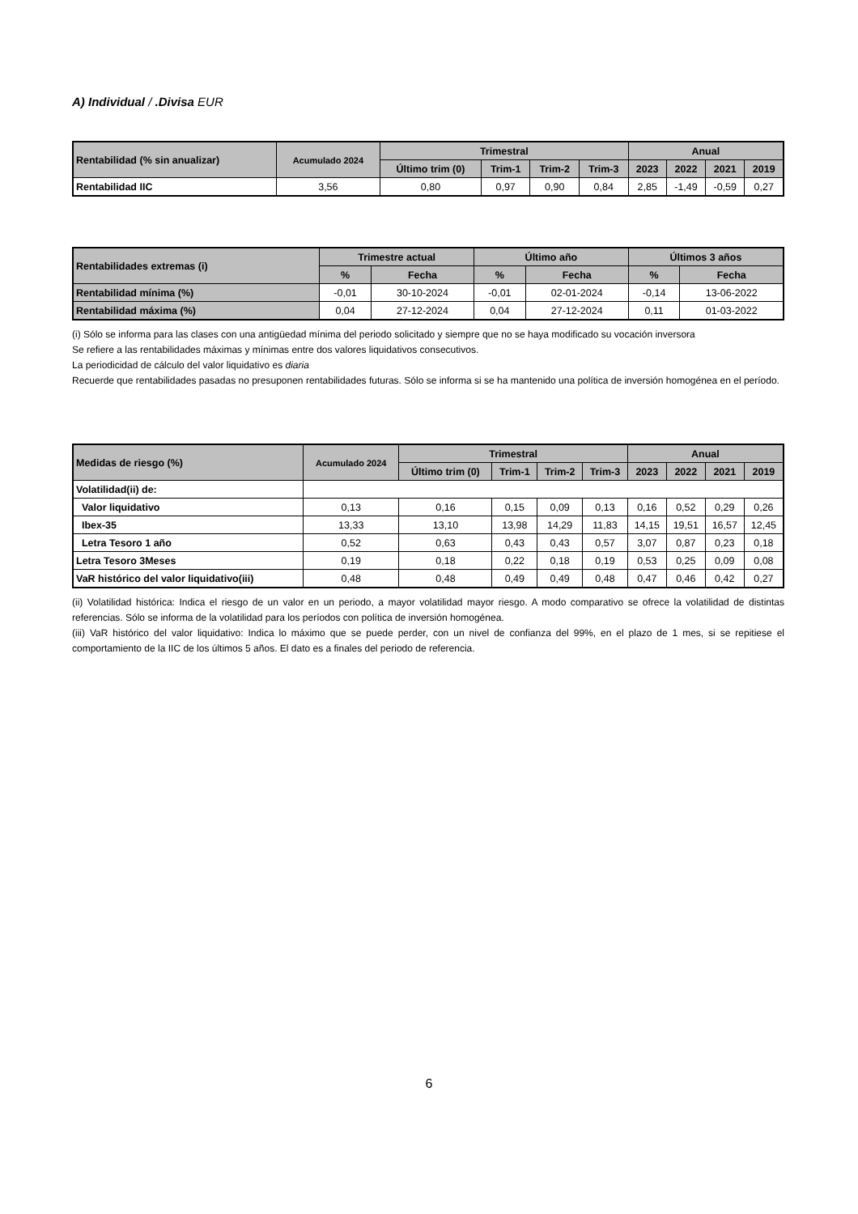A) Individual / .Divisa EUR
| Rentabilidad (% sin anualizar) | Acumulado 2024 | Trimestral | | | | Anual | | | |
| --- | --- | --- | --- | --- | --- | --- | --- | --- | --- |
| | | Último trim (0) | Trim-1 | Trim-2 | Trim-3 | 2023 | 2022 | 2021 | 2019 |
| Rentabilidad IIC | 3,56 | 0,80 | 0,97 | 0,90 | 0,84 | 2,85 | -1,49 | -0,59 | 0,27 |
| Rentabilidades extremas (i) | Trimestre actual | | Último año | | Últimos 3 años | |
| --- | --- | --- | --- | --- | --- | --- |
| | % | Fecha | % | Fecha | % | Fecha |
| Rentabilidad mínima (%) | -0,01 | 30-10-2024 | -0,01 | 02-01-2024 | -0,14 | 13-06-2022 |
| Rentabilidad máxima (%) | 0,04 | 27-12-2024 | 0,04 | 27-12-2024 | 0,11 | 01-03-2022 |
(i) Sólo se informa para las clases con una antigüedad mínima del periodo solicitado y siempre que no se haya modificado su vocación inversora
Se refiere a las rentabilidades máximas y mínimas entre dos valores liquidativos consecutivos.
La periodicidad de cálculo del valor liquidativo es diaria
Recuerde que rentabilidades pasadas no presuponen rentabilidades futuras. Sólo se informa si se ha mantenido una política de inversión homogénea en el período.
| Medidas de riesgo (%) | Acumulado 2024 | Trimestral | | | | Anual | | | |
| --- | --- | --- | --- | --- | --- | --- | --- | --- | --- |
| | | Último trim (0) | Trim-1 | Trim-2 | Trim-3 | 2023 | 2022 | 2021 | 2019 |
| Volatilidad(ii) de: | | | | | | | | | |
| Valor liquidativo | 0,13 | 0,16 | 0,15 | 0,09 | 0,13 | 0,16 | 0,52 | 0,29 | 0,26 |
| Ibex-35 | 13,33 | 13,10 | 13,98 | 14,29 | 11,83 | 14,15 | 19,51 | 16,57 | 12,45 |
| Letra Tesoro 1 año | 0,52 | 0,63 | 0,43 | 0,43 | 0,57 | 3,07 | 0,87 | 0,23 | 0,18 |
| Letra Tesoro 3Meses | 0,19 | 0,18 | 0,22 | 0,18 | 0,19 | 0,53 | 0,25 | 0,09 | 0,08 |
| VaR histórico del valor liquidativo(iii) | 0,48 | 0,48 | 0,49 | 0,49 | 0,48 | 0,47 | 0,46 | 0,42 | 0,27 |
(ii) Volatilidad histórica: Indica el riesgo de un valor en un periodo, a mayor volatilidad mayor riesgo. A modo comparativo se ofrece la volatilidad de distintas referencias. Sólo se informa de la volatilidad para los períodos con política de inversión homogénea.
(iii) VaR histórico del valor liquidativo: Indica lo máximo que se puede perder, con un nivel de confianza del 99%, en el plazo de 1 mes, si se repitiese el comportamiento de la IIC de los últimos 5 años. El dato es a finales del periodo de referencia.
6